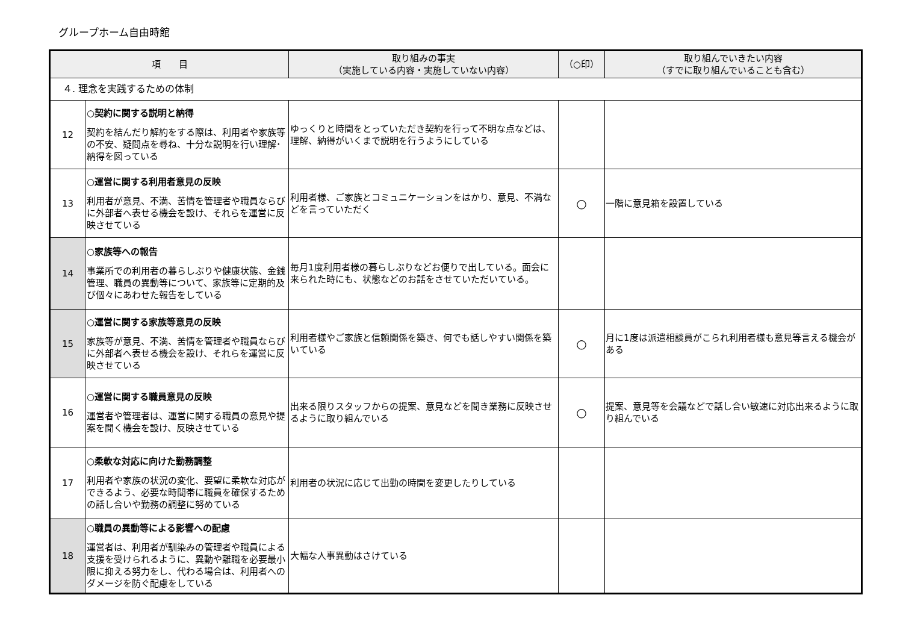グループホーム自由時館
| 項 目 | | 取り組みの事実 （実施している内容・実施していない内容） | （○印） | 取り組んでいきたい内容 （すでに取り組んでいることも含む） |
| --- | --- | --- | --- | --- |
| ４. 理念を実践するための体制 | | | | |
| 12 | ○契約に関する説明と納得 契約を結んだり解約をする際は、利用者や家族等の不安、疑問点を尋ね、十分な説明を行い理解･納得を図っている | ゆっくりと時間をとっていただき契約を行って不明な点などは、理解、納得がいくまで説明を行うようにしている | | |
| 13 | ○運営に関する利用者意見の反映 利用者が意見、不満、苦情を管理者や職員ならびに外部者へ表せる機会を設け、それらを運営に反映させている | 利用者様、ご家族とコミュニケーションをはかり、意見、不満などを言っていただく | ○ | 一階に意見箱を設置している |
| 14 | ○家族等への報告 事業所での利用者の暮らしぶりや健康状態、金銭管理、職員の異動等について、家族等に定期的及び個々にあわせた報告をしている | 毎月1度利用者様の暮らしぶりなどお便りで出している。面会に来られた時にも、状態などのお話をさせていただいている。 | | |
| 15 | ○運営に関する家族等意見の反映 家族等が意見、不満、苦情を管理者や職員ならびに外部者へ表せる機会を設け、それらを運営に反映させている | 利用者様やご家族と信頼関係を築き、何でも話しやすい関係を築いている | ○ | 月に1度は派遣相談員がこられ利用者様も意見等言える機会がある |
| 16 | ○運営に関する職員意見の反映 運営者や管理者は、運営に関する職員の意見や提案を聞く機会を設け、反映させている | 出来る限りスタッフからの提案、意見などを聞き業務に反映させるように取り組んでいる | ○ | 提案、意見等を会議などで話し合い敏速に対応出来るように取り組んでいる |
| 17 | ○柔軟な対応に向けた勤務調整 利用者や家族の状況の変化、要望に柔軟な対応ができるよう、必要な時間帯に職員を確保するための話し合いや勤務の調整に努めている | 利用者の状況に応じて出勤の時間を変更したりしている | | |
| 18 | ○職員の異動等による影響への配慮 運営者は、利用者が馴染みの管理者や職員による支援を受けられるように、異動や離職を必要最小限に抑える努力をし、代わる場合は、利用者へのダメージを防ぐ配慮をしている | 大幅な人事異動はさけている | | |